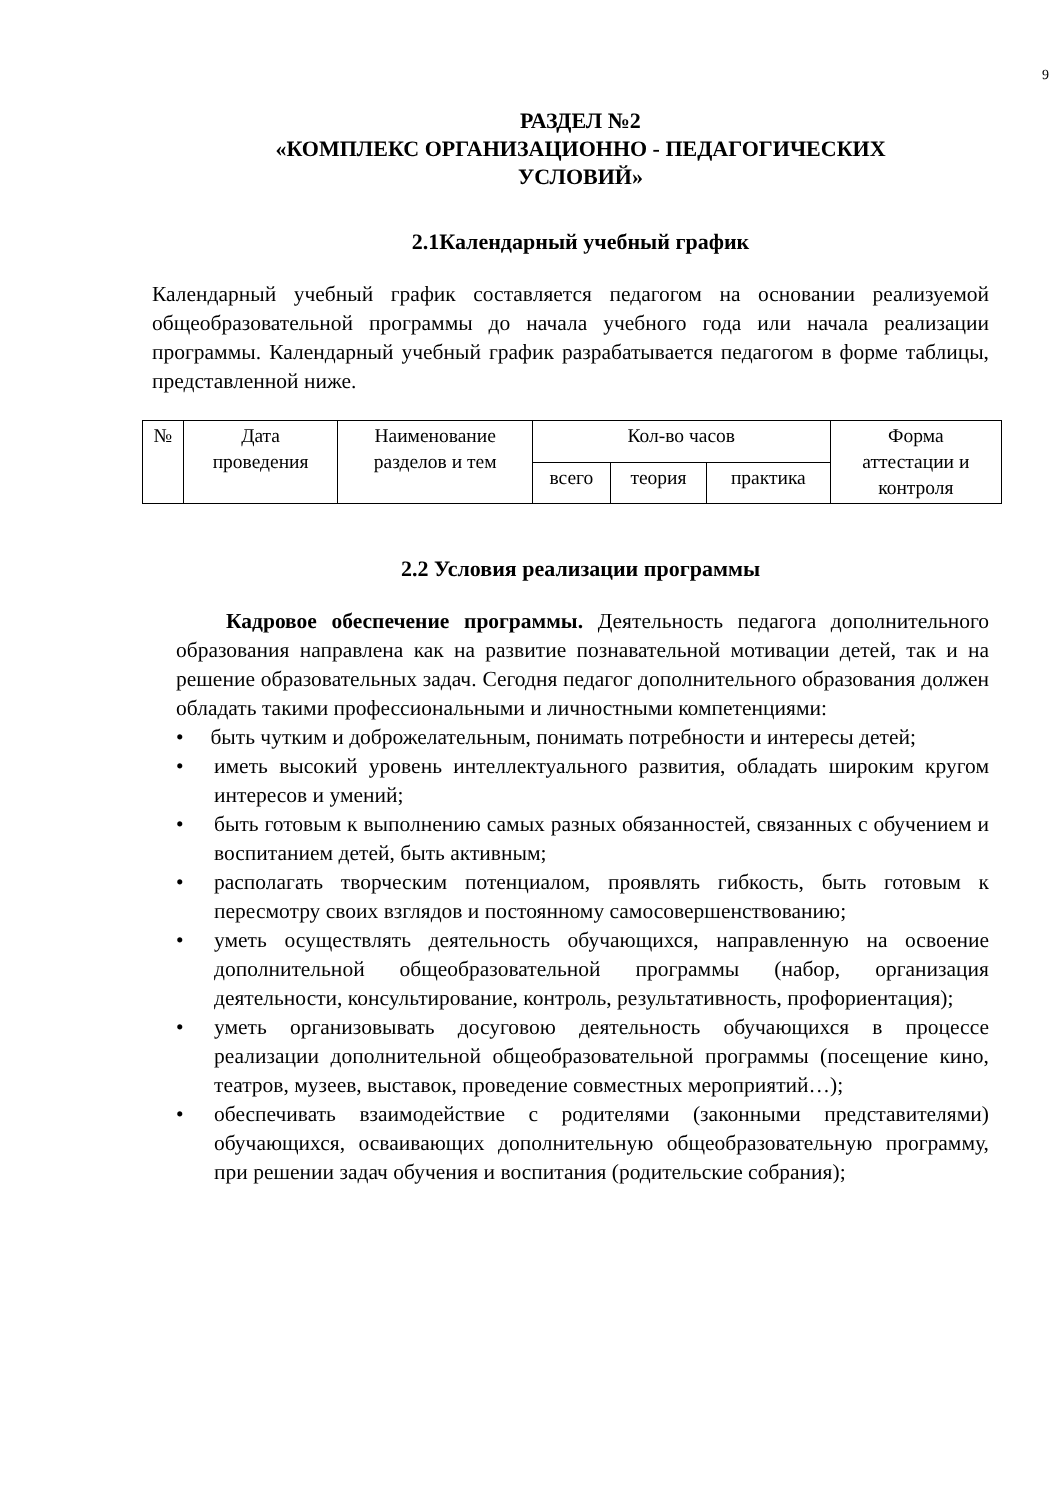9
РАЗДЕЛ №2
«КОМПЛЕКС ОРГАНИЗАЦИОННО - ПЕДАГОГИЧЕСКИХ
УСЛОВИЙ»
2.1Календарный учебный график
Календарный учебный график составляется педагогом на основании реализуемой общеобразовательной программы до начала учебного года или начала реализации программы. Календарный учебный график разрабатывается педагогом в форме таблицы, представленной ниже.
| № | Дата проведения | Наименование разделов и тем | Кол-во часов | | | Форма аттестации и контроля |
| | | | всего | теория | практика | |
2.2 Условия реализации программы
Кадровое обеспечение программы. Деятельность педагога дополнительного образования направлена как на развитие познавательной мотивации детей, так и на решение образовательных задач. Сегодня педагог дополнительного образования должен обладать такими профессиональными и личностными компетенциями:
• быть чутким и доброжелательным, понимать потребности и интересы детей;
• иметь высокий уровень интеллектуального развития, обладать широким кругом интересов и умений;
• быть готовым к выполнению самых разных обязанностей, связанных с обучением и воспитанием детей, быть активным;
• располагать творческим потенциалом, проявлять гибкость, быть готовым к пересмотру своих взглядов и постоянному самосовершенствованию;
• уметь осуществлять деятельность обучающихся, направленную на освоение дополнительной общеобразовательной программы (набор, организация деятельности, консультирование, контроль, результативность, профориентация);
• уметь организовывать досуговою деятельность обучающихся в процессе реализации дополнительной общеобразовательной программы (посещение кино, театров, музеев, выставок, проведение совместных мероприятий…);
• обеспечивать взаимодействие с родителями (законными представителями) обучающихся, осваивающих дополнительную общеобразовательную программу, при решении задач обучения и воспитания (родительские собрания);